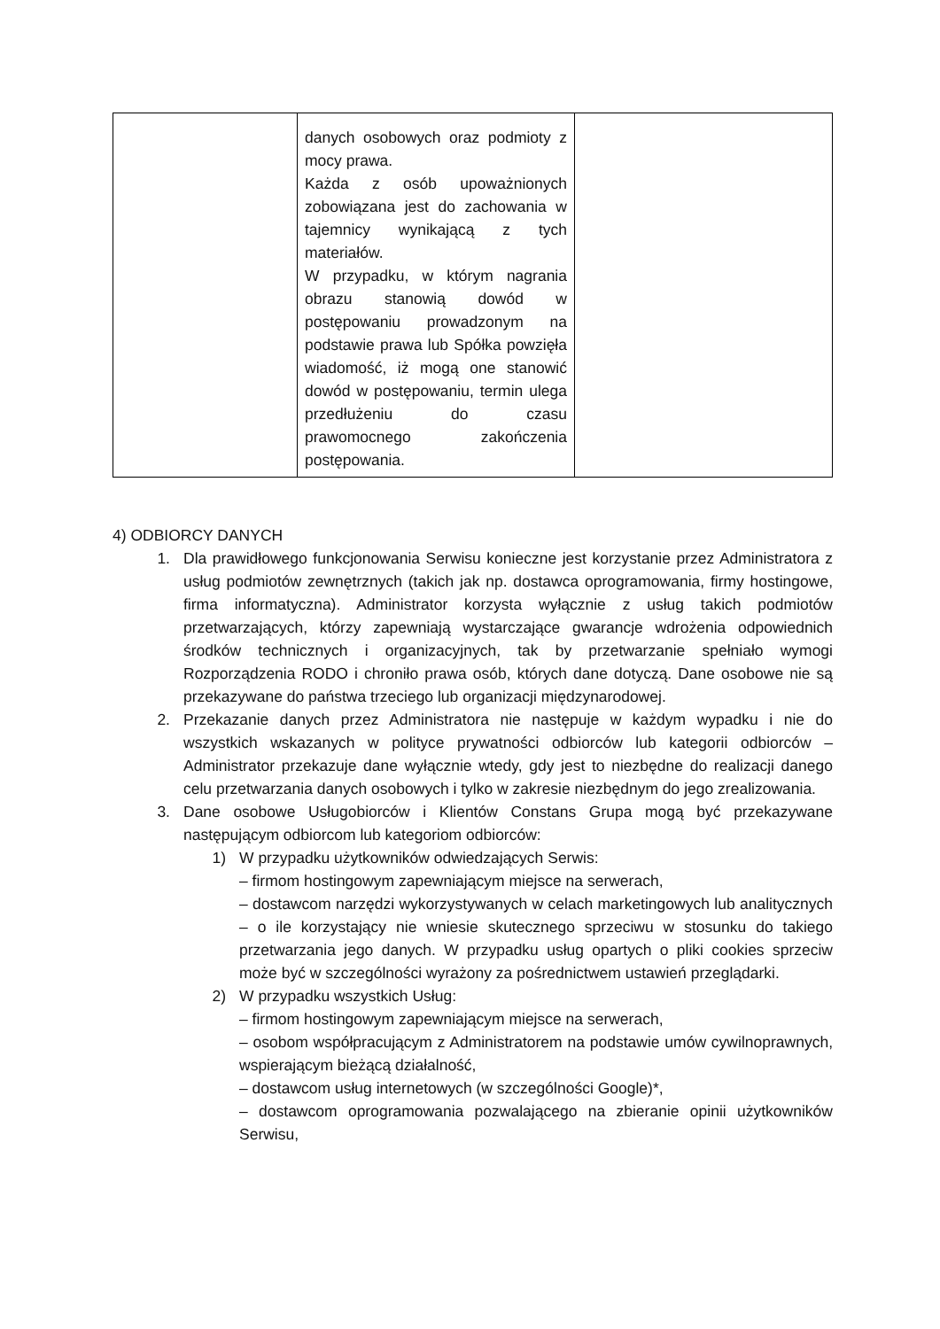| | danych osobowych oraz podmioty z mocy prawa. Każda z osób upoważnionych zobowiązana jest do zachowania w tajemnicy wynikającą z tych materiałów. W przypadku, w którym nagrania obrazu stanowią dowód w postępowaniu prowadzonym na podstawie prawa lub Spółka powzięła wiadomość, iż mogą one stanowić dowód w postępowaniu, termin ulega przedłużeniu do czasu prawomocnego zakończenia postępowania. | |
4) ODBIORCY DANYCH
1. Dla prawidłowego funkcjonowania Serwisu konieczne jest korzystanie przez Administratora z usług podmiotów zewnętrznych (takich jak np. dostawca oprogramowania, firmy hostingowe, firma informatyczna). Administrator korzysta wyłącznie z usług takich podmiotów przetwarzających, którzy zapewniają wystarczające gwarancje wdrożenia odpowiednich środków technicznych i organizacyjnych, tak by przetwarzanie spełniało wymogi Rozporządzenia RODO i chroniło prawa osób, których dane dotyczą. Dane osobowe nie są przekazywane do państwa trzeciego lub organizacji międzynarodowej.
2. Przekazanie danych przez Administratora nie następuje w każdym wypadku i nie do wszystkich wskazanych w polityce prywatności odbiorców lub kategorii odbiorców – Administrator przekazuje dane wyłącznie wtedy, gdy jest to niezbędne do realizacji danego celu przetwarzania danych osobowych i tylko w zakresie niezbędnym do jego zrealizowania.
3. Dane osobowe Usługobiorców i Klientów Constans Grupa mogą być przekazywane następującym odbiorcom lub kategoriom odbiorców:
1) W przypadku użytkowników odwiedzających Serwis:
– firmom hostingowym zapewniającym miejsce na serwerach,
– dostawcom narzędzi wykorzystywanych w celach marketingowych lub analitycznych – o ile korzystający nie wniesie skutecznego sprzeciwu w stosunku do takiego przetwarzania jego danych. W przypadku usług opartych o pliki cookies sprzeciw może być w szczególności wyrażony za pośrednictwem ustawień przeglądarki.
2) W przypadku wszystkich Usług:
– firmom hostingowym zapewniającym miejsce na serwerach,
– osobom współpracującym z Administratorem na podstawie umów cywilnoprawnych, wspierającym bieżącą działalność,
– dostawcom usług internetowych (w szczególności Google)*,
– dostawcom oprogramowania pozwalającego na zbieranie opinii użytkowników Serwisu,